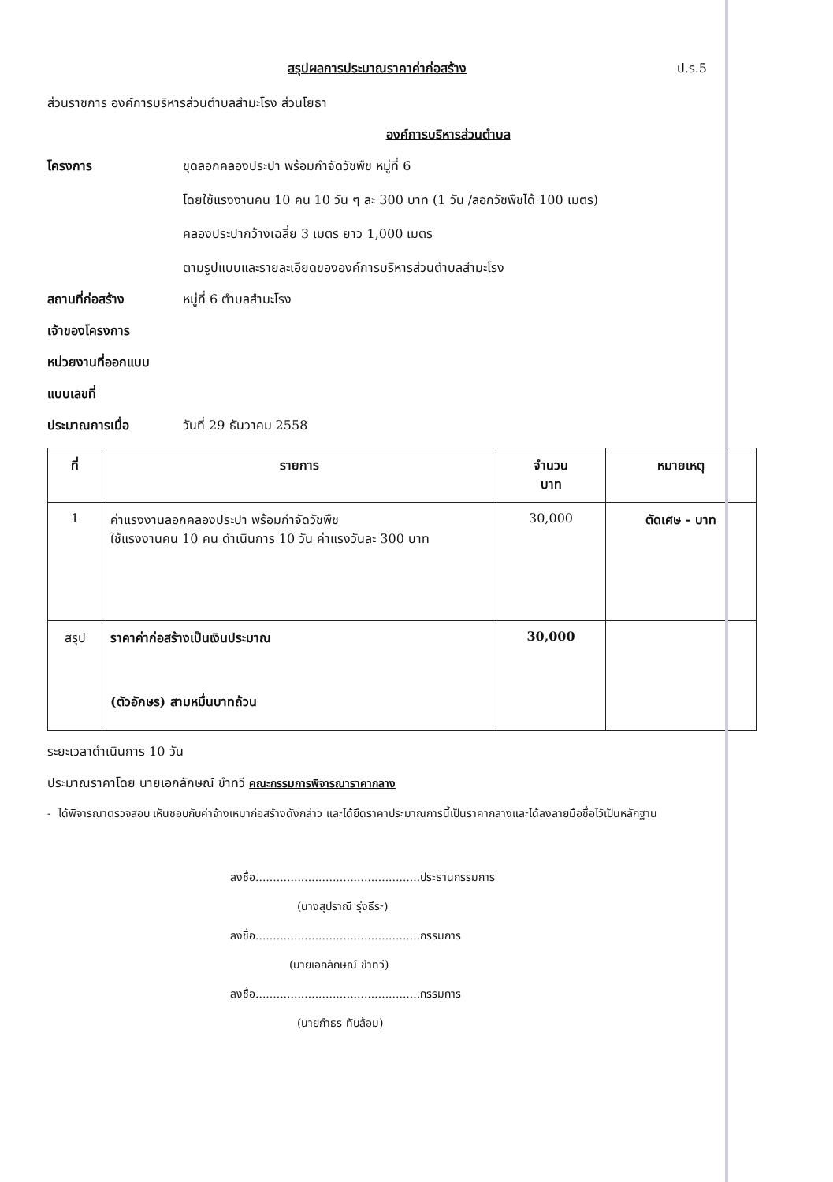สรุปผลการประมาณราคาค่าก่อสร้าง ป.ร.5
ส่วนราชการ องค์การบริหารส่วนตำบลสำมะโรง ส่วนโยธา
องค์การบริหารส่วนตำบล
โครงการ ขุดลอกคลองประปา พร้อมกำจัดวัชพืช หมู่ที่ 6
โดยใช้แรงงานคน 10 คน 10 วัน ๆ ละ 300 บาท (1 วัน /ลอกวัชพืชได้ 100 เมตร)
คลองประปากว้างเฉลี่ย 3 เมตร ยาว 1,000 เมตร
ตามรูปแบบและรายละเอียดขององค์การบริหารส่วนตำบลสำมะโรง
สถานที่ก่อสร้าง หมู่ที่ 6 ตำบลสำมะโรง
เจ้าของโครงการ
หน่วยงานที่ออกแบบ
แบบเลขที่
ประมาณการเมื่อ วันที่ 29 ธันวาคม 2558
| ที่ | รายการ | จำนวน บาท | หมายเหตุ |
| --- | --- | --- | --- |
| 1 | ค่าแรงงานลอกคลองประปา พร้อมกำจัดวัชพืช ใช้แรงงานคน 10 คน ดำเนินการ 10 วัน ค่าแรงวันละ 300 บาท | 30,000 | ตัดเศษ - บาท |
| สรุป | ราคาค่าก่อสร้างเป็นเงินประมาณ (ตัวอักษร) สามหมื่นบาทถ้วน | 30,000 | |
ระยะเวลาดำเนินการ 10 วัน
ประมาณราคาโดย นายเอกลักษณ์ ขำทวี คณะกรรมการพิจารณาราคากลาง
- ได้พิจารณาตรวจสอบ เห็นชอบกับค่าจ้างเหมาก่อสร้างดังกล่าว และได้ยึดราคาประมาณการนี้เป็นราคากลางและได้ลงลายมือชื่อไว้เป็นหลักฐาน
ลงชื่อ...............................................ประธานกรรมการ
(นางสุปราณี รุ่งธีระ)
ลงชื่อ...............................................กรรมการ
(นายเอกลักษณ์ ขำทวี)
ลงชื่อ...............................................กรรมการ
(นายกำธร ทับล้อม)